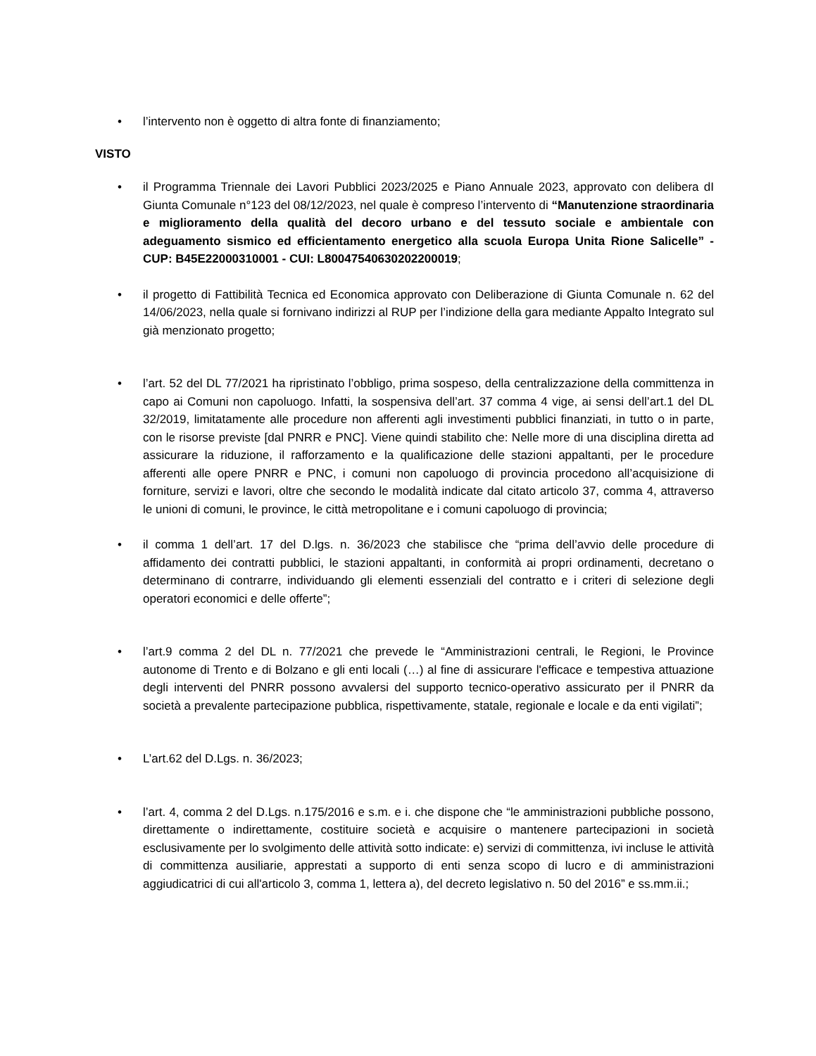• l’intervento non è oggetto di altra fonte di finanziamento;
VISTO
• il Programma Triennale dei Lavori Pubblici 2023/2025 e Piano Annuale 2023, approvato con delibera dI Giunta Comunale n°123 del 08/12/2023, nel quale è compreso l’intervento di “Manutenzione straordinaria e miglioramento della qualità del decoro urbano e del tessuto sociale e ambientale con adeguamento sismico ed efficientamento energetico alla scuola Europa Unita Rione Salicelle” - CUP: B45E22000310001 - CUI: L80047540630202200019;
• il progetto di Fattibilità Tecnica ed Economica approvato con Deliberazione di Giunta Comunale n. 62 del 14/06/2023, nella quale si fornivano indirizzi al RUP per l’indizione della gara mediante Appalto Integrato sul già menzionato progetto;
• l’art. 52 del DL 77/2021 ha ripristinato l’obbligo, prima sospeso, della centralizzazione della committenza in capo ai Comuni non capoluogo. Infatti, la sospensiva dell’art. 37 comma 4 vige, ai sensi dell’art.1 del DL 32/2019, limitatamente alle procedure non afferenti agli investimenti pubblici finanziati, in tutto o in parte, con le risorse previste [dal PNRR e PNC]. Viene quindi stabilito che: Nelle more di una disciplina diretta ad assicurare la riduzione, il rafforzamento e la qualificazione delle stazioni appaltanti, per le procedure afferenti alle opere PNRR e PNC, i comuni non capoluogo di provincia procedono all’acquisizione di forniture, servizi e lavori, oltre che secondo le modalità indicate dal citato articolo 37, comma 4, attraverso le unioni di comuni, le province, le città metropolitane e i comuni capoluogo di provincia;
• il comma 1 dell’art. 17 del D.lgs. n. 36/2023 che stabilisce che “prima dell’avvio delle procedure di affidamento dei contratti pubblici, le stazioni appaltanti, in conformità ai propri ordinamenti, decretano o determinano di contrarre, individuando gli elementi essenziali del contratto e i criteri di selezione degli operatori economici e delle offerte”;
• l’art.9 comma 2 del DL n. 77/2021 che prevede le “Amministrazioni centrali, le Regioni, le Province autonome di Trento e di Bolzano e gli enti locali (…) al fine di assicurare l'efficace e tempestiva attuazione degli interventi del PNRR possono avvalersi del supporto tecnico-operativo assicurato per il PNRR da società a prevalente partecipazione pubblica, rispettivamente, statale, regionale e locale e da enti vigilati”;
• L’art.62 del D.Lgs. n. 36/2023;
• l’art. 4, comma 2 del D.Lgs. n.175/2016 e s.m. e i. che dispone che “le amministrazioni pubbliche possono, direttamente o indirettamente, costituire società e acquisire o mantenere partecipazioni in società esclusivamente per lo svolgimento delle attività sotto indicate: e) servizi di committenza, ivi incluse le attività di committenza ausiliarie, apprestati a supporto di enti senza scopo di lucro e di amministrazioni aggiudicatrici di cui all'articolo 3, comma 1, lettera a), del decreto legislativo n. 50 del 2016” e ss.mm.ii.;